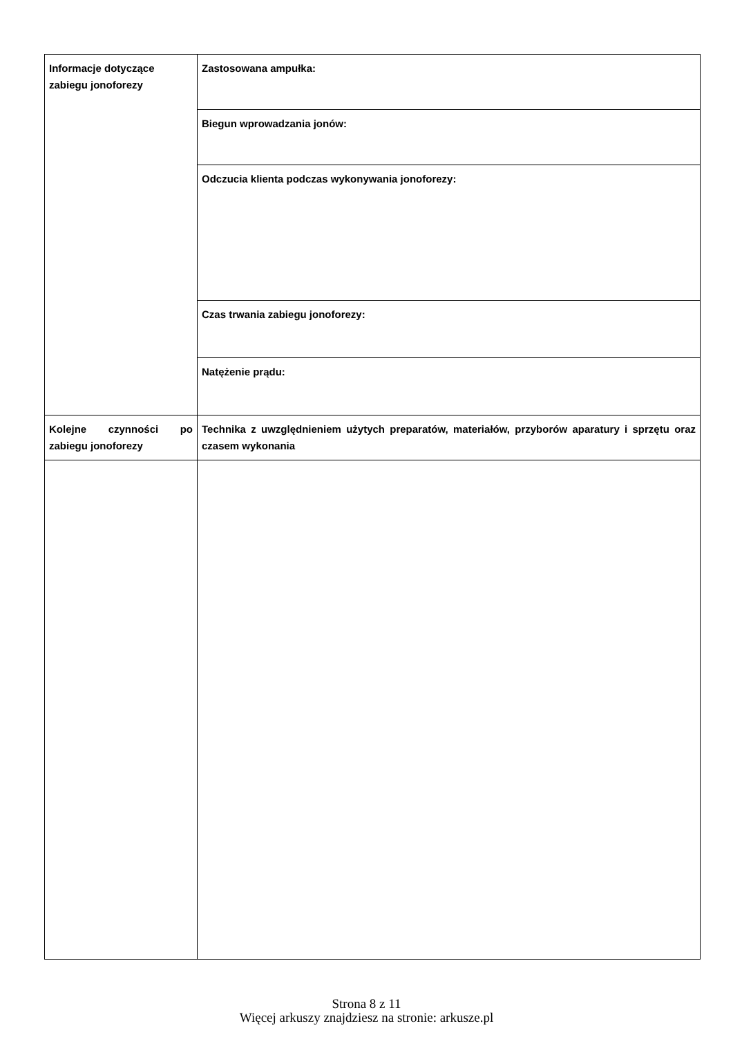| Informacje dotyczące zabiegu jonoforezy | Zastosowana ampułka: |
| | Biegun wprowadzania jonów: |
| | Odczucia klienta podczas wykonywania jonoforezy: |
| | Czas trwania zabiegu jonoforezy: |
| | Natężenie prądu: |
| Kolejne czynności po zabiegu jonoforezy | Technika z uwzględnieniem użytych preparatów, materiałów, przyborów aparatury i sprzętu oraz czasem wykonania |
Strona 8 z 11
Więcej arkuszy znajdziesz na stronie: arkusze.pl